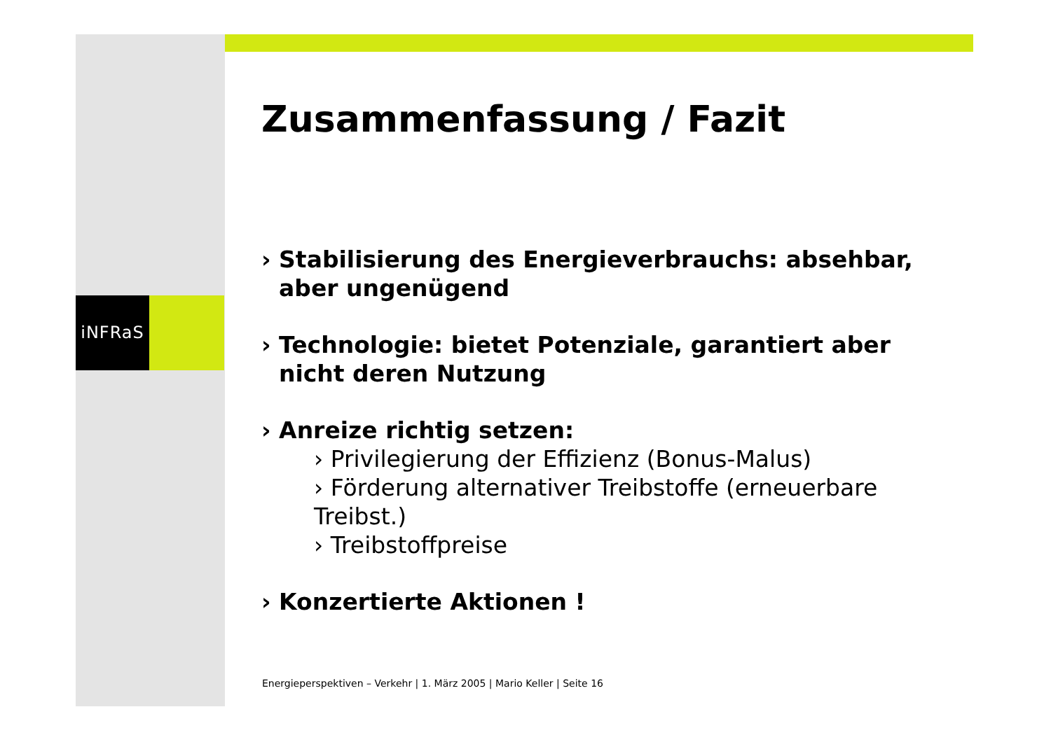iNFRaS
Zusammenfassung / Fazit
› Stabilisierung des Energieverbrauchs: absehbar, aber ungenügend
› Technologie: bietet Potenziale, garantiert aber nicht deren Nutzung
› Anreize richtig setzen:
› Privilegierung der Effizienz (Bonus-Malus)
› Förderung alternativer Treibstoffe (erneuerbare Treibst.)
› Treibstoffpreise
› Konzertierte Aktionen !
Energieperspektiven – Verkehr | 1. März 2005 | Mario Keller | Seite 16